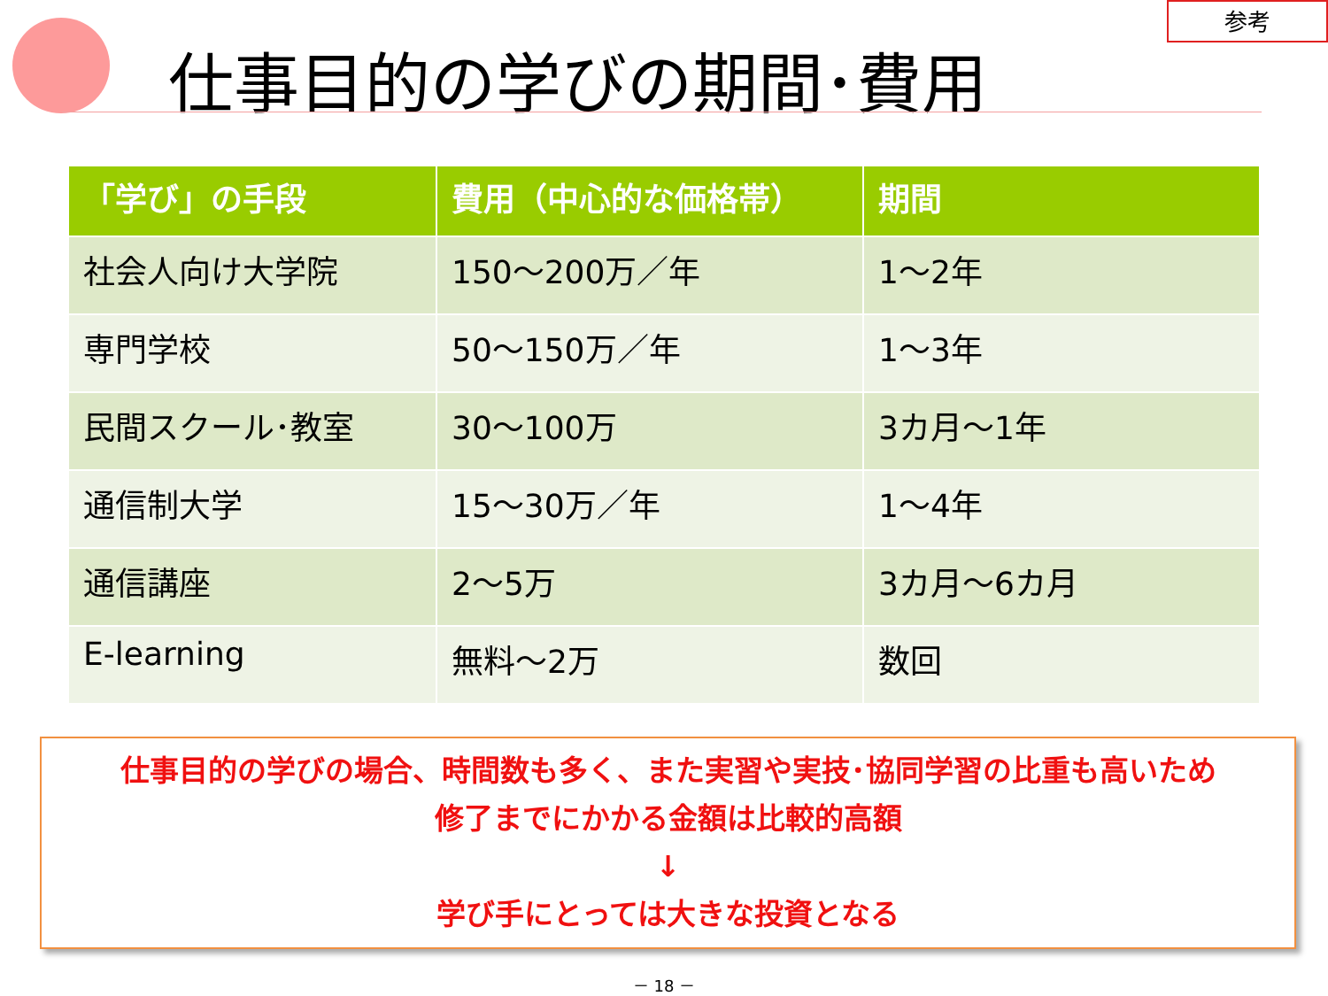参考
仕事目的の学びの期間･費用
| 「学び」の手段 | 費用（中心的な価格帯） | 期間 |
| --- | --- | --- |
| 社会人向け大学院 | 150～200万／年 | 1～2年 |
| 専門学校 | 50～150万／年 | 1～3年 |
| 民間スクール･教室 | 30～100万 | 3カ月～1年 |
| 通信制大学 | 15～30万／年 | 1～4年 |
| 通信講座 | 2～5万 | 3カ月～6カ月 |
| E-learning | 無料～2万 | 数回 |
仕事目的の学びの場合、時間数も多く、また実習や実技･協同学習の比重も高いため
修了までにかかる金額は比較的高額
↓
学び手にとっては大きな投資となる
－ 18 －